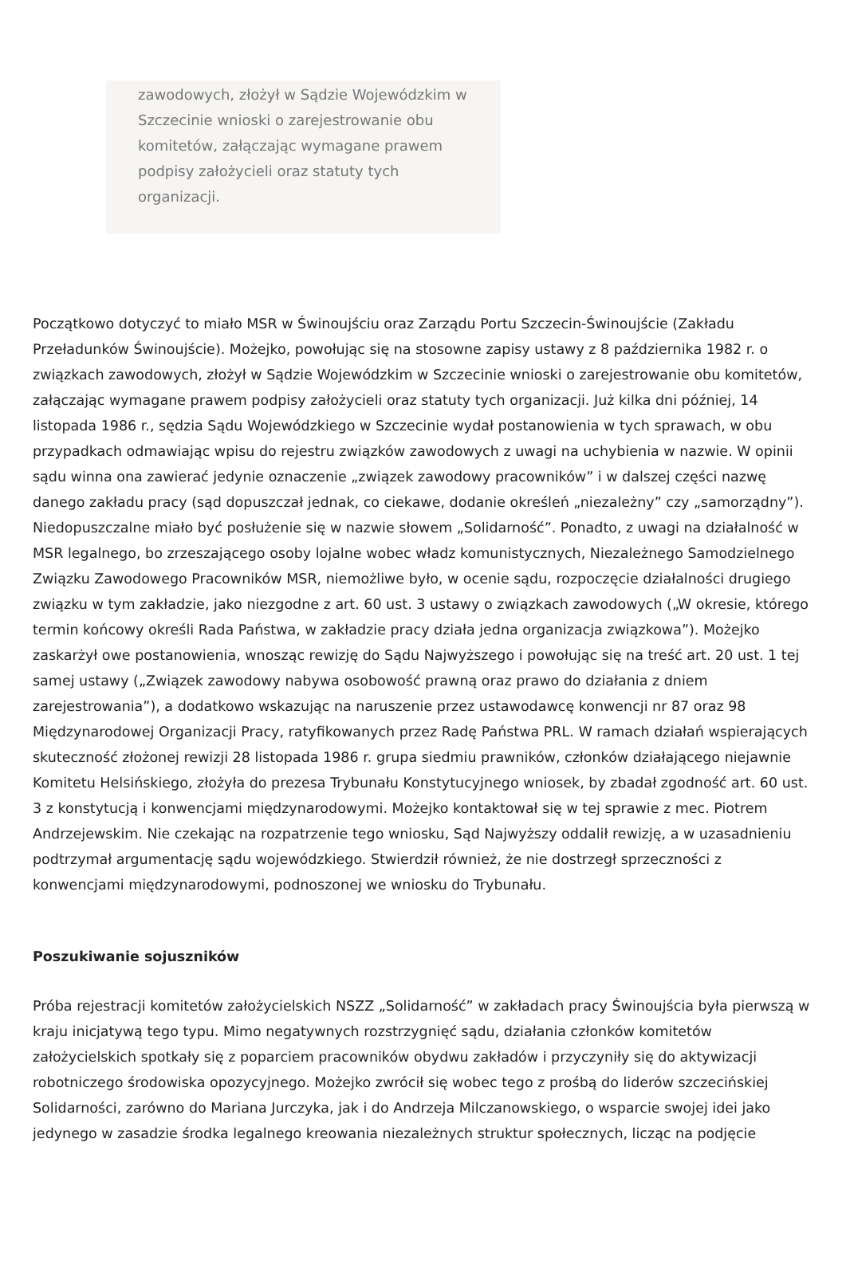zawodowych, złożył w Sądzie Wojewódzkim w Szczecinie wnioski o zarejestrowanie obu komitetów, załączając wymagane prawem podpisy założycieli oraz statuty tych organizacji.
Początkowo dotyczyć to miało MSR w Świnoujściu oraz Zarządu Portu Szczecin-Świnoujście (Zakładu Przeładunków Świnoujście). Możejko, powołując się na stosowne zapisy ustawy z 8 października 1982 r. o związkach zawodowych, złożył w Sądzie Wojewódzkim w Szczecinie wnioski o zarejestrowanie obu komitetów, załączając wymagane prawem podpisy założycieli oraz statuty tych organizacji. Już kilka dni później, 14 listopada 1986 r., sędzia Sądu Wojewódzkiego w Szczecinie wydał postanowienia w tych sprawach, w obu przypadkach odmawiając wpisu do rejestru związków zawodowych z uwagi na uchybienia w nazwie. W opinii sądu winna ona zawierać jedynie oznaczenie „związek zawodowy pracowników” i w dalszej części nazwę danego zakładu pracy (sąd dopuszczał jednak, co ciekawe, dodanie określeń „niezależny” czy „samorządny”). Niedopuszczalne miało być posłużenie się w nazwie słowem „Solidarność”. Ponadto, z uwagi na działalność w MSR legalnego, bo zrzeszającego osoby lojalne wobec władz komunistycznych, Niezależnego Samodzielnego Związku Zawodowego Pracowników MSR, niemożliwe było, w ocenie sądu, rozpoczęcie działalności drugiego związku w tym zakładzie, jako niezgodne z art. 60 ust. 3 ustawy o związkach zawodowych („W okresie, którego termin końcowy określi Rada Państwa, w zakładzie pracy działa jedna organizacja związkowa”). Możejko zaskarżył owe postanowienia, wnosząc rewizję do Sądu Najwyższego i powołując się na treść art. 20 ust. 1 tej samej ustawy („Związek zawodowy nabywa osobowość prawną oraz prawo do działania z dniem zarejestrowania”), a dodatkowo wskazując na naruszenie przez ustawodawcę konwencji nr 87 oraz 98 Międzynarodowej Organizacji Pracy, ratyfikowanych przez Radę Państwa PRL. W ramach działań wspierających skuteczność złożonej rewizji 28 listopada 1986 r. grupa siedmiu prawników, członków działającego niejawnie Komitetu Helsińskiego, złożyła do prezesa Trybunału Konstytucyjnego wniosek, by zbadał zgodność art. 60 ust. 3 z konstytucją i konwencjami międzynarodowymi. Możejko kontaktował się w tej sprawie z mec. Piotrem Andrzejewskim. Nie czekając na rozpatrzenie tego wniosku, Sąd Najwyższy oddalił rewizję, a w uzasadnieniu podtrzymał argumentację sądu wojewódzkiego. Stwierdził również, że nie dostrzegł sprzeczności z konwencjami międzynarodowymi, podnoszonej we wniosku do Trybunału.
Poszukiwanie sojuszników
Próba rejestracji komitetów założycielskich NSZZ „Solidarność” w zakładach pracy Świnoujścia była pierwszą w kraju inicjatywą tego typu. Mimo negatywnych rozstrzygnięć sądu, działania członków komitetów założycielskich spotkały się z poparciem pracowników obydwu zakładów i przyczyniły się do aktywizacji robotniczego środowiska opozycyjnego. Możejko zwrócił się wobec tego z prośbą do liderów szczecińskiej Solidarności, zarówno do Mariana Jurczyka, jak i do Andrzeja Milczanowskiego, o wsparcie swojej idei jako jedynego w zasadzie środka legalnego kreowania niezależnych struktur społecznych, licząc na podjęcie